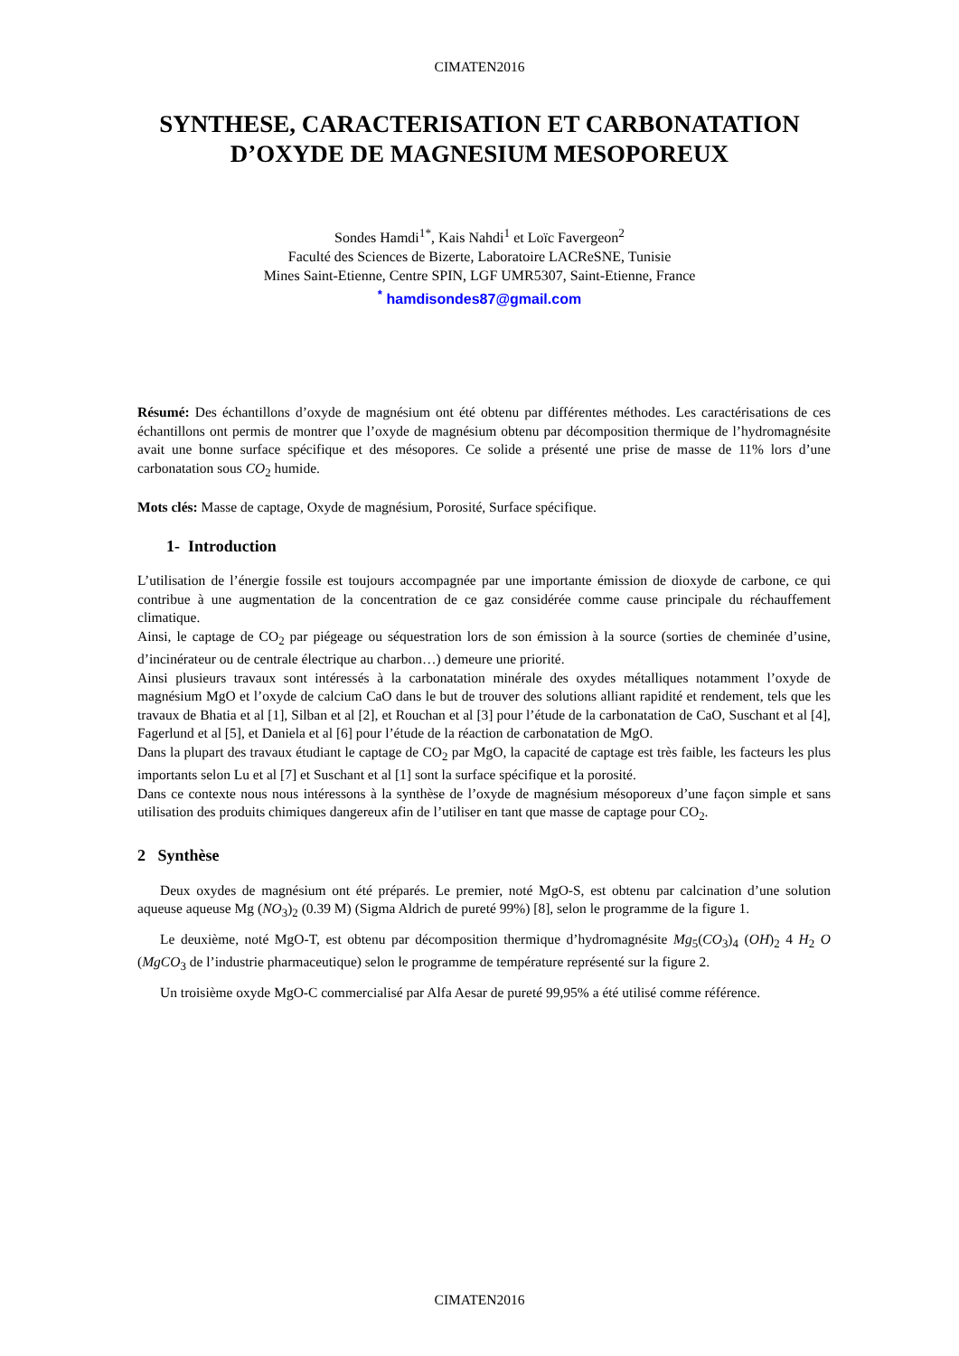CIMATEN2016
SYNTHESE, CARACTERISATION ET CARBONATATION
D’OXYDE DE MAGNESIUM MESOPOREUX
Sondes Hamdi<sup>1*</sup>, Kais Nahdi<sup>1</sup> et Loïc Favergeon<sup>2</sup>
Faculté des Sciences de Bizerte, Laboratoire LACReSNE, Tunisie
Mines Saint-Etienne, Centre SPIN, LGF UMR5307, Saint-Etienne, France
<sup>*</sup> hamdisondes87@gmail.com
Résumé: Des échantillons d’oxyde de magnésium ont été obtenu par différentes méthodes. Les caractérisations de ces échantillons ont permis de montrer que l’oxyde de magnésium obtenu par décomposition thermique de l’hydromagnésite avait une bonne surface spécifique et des mésopores. Ce solide a présenté une prise de masse de 11% lors d’une carbonatation sous CO<sub>2</sub> humide.
Mots clés: Masse de captage, Oxyde de magnésium, Porosité, Surface spécifique.
1- Introduction
L’utilisation de l’énergie fossile est toujours accompagnée par une importante émission de dioxyde de carbone, ce qui contribue à une augmentation de la concentration de ce gaz considérée comme cause principale du réchauffement climatique.
Ainsi, le captage de CO<sub>2</sub> par piégeage ou séquestration lors de son émission à la source (sorties de cheminée d’usine, d’incinérateur ou de centrale électrique au charbon…) demeure une priorité.
Ainsi plusieurs travaux sont intéressés à la carbonatation minérale des oxydes métalliques notamment l’oxyde de magnésium MgO et l’oxyde de calcium CaO dans le but de trouver des solutions alliant rapidité et rendement, tels que les travaux de Bhatia et al [1], Silban et al [2], et Rouchan et al [3] pour l’étude de la carbonatation de CaO, Suschant et al [4], Fagerlund et al [5], et Daniela et al [6] pour l’étude de la réaction de carbonatation de MgO.
Dans la plupart des travaux étudiant le captage de CO<sub>2</sub> par MgO, la capacité de captage est très faible, les facteurs les plus importants selon Lu et al [7] et Suschant et al [1] sont la surface spécifique et la porosité.
Dans ce contexte nous nous intéressons à la synthèse de l’oxyde de magnésium mésoporeux d’une façon simple et sans utilisation des produits chimiques dangereux afin de l’utiliser en tant que masse de captage pour CO<sub>2</sub>.
2 Synthèse
Deux oxydes de magnésium ont été préparés. Le premier, noté MgO-S, est obtenu par calcination d’une solution aqueuse aqueuse Mg (NO<sub>3</sub>)<sub>2</sub> (0.39 M) (Sigma Aldrich de pureté 99%) [8], selon le programme de la figure 1.
Le deuxième, noté MgO-T, est obtenu par décomposition thermique d’hydromagnésite Mg<sub>5</sub>(CO<sub>3</sub>)<sub>4</sub> (OH)<sub>2</sub> 4 H<sub>2</sub> O (MgCO<sub>3</sub> de l’industrie pharmaceutique) selon le programme de température représenté sur la figure 2.
Un troisième oxyde MgO-C commercialisé par Alfa Aesar de pureté 99,95% a été utilisé comme référence.
CIMATEN2016